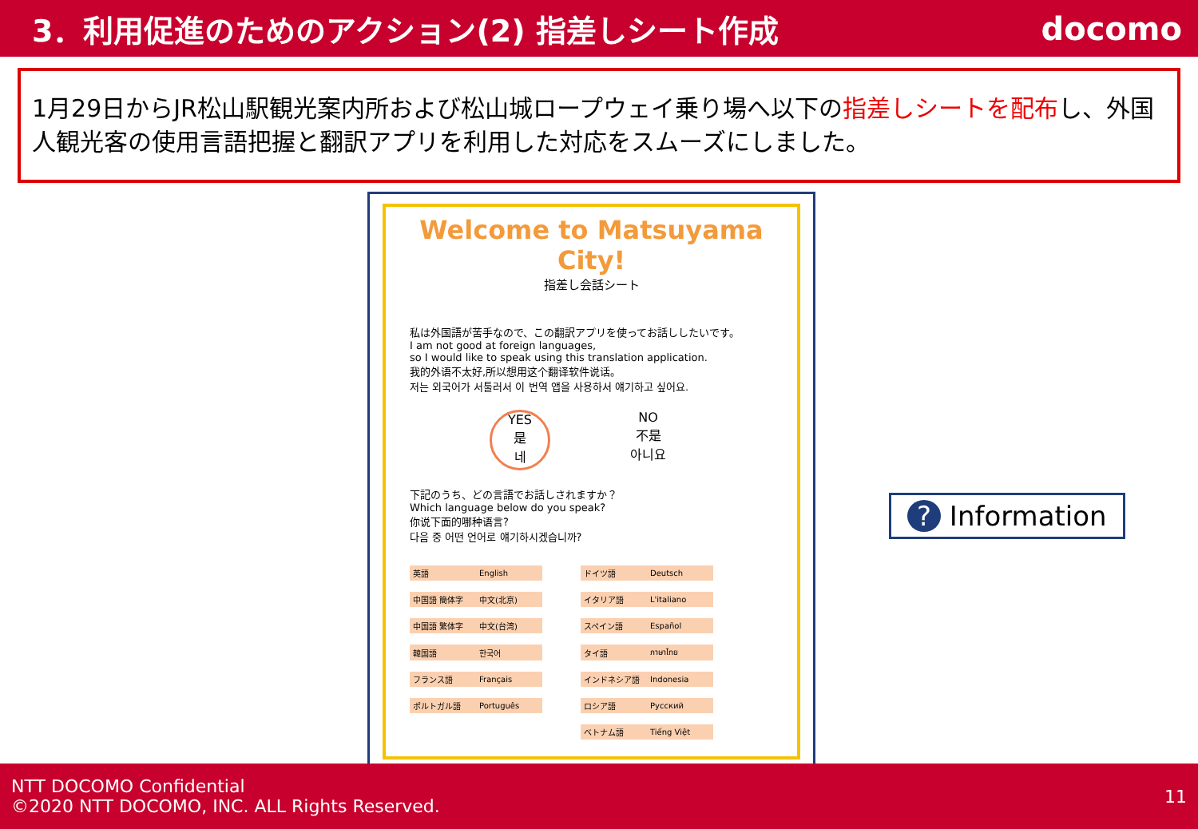3．利用促進のためのアクション(2) 指差しシート作成
docomo
1月29日からJR松山駅観光案内所および松山城ロープウェイ乗り場へ以下の指差しシートを配布し、外国人観光客の使用言語把握と翻訳アプリを利用した対応をスムーズにしました。
Welcome to Matsuyama City!
指差し会話シート
私は外国語が苦手なので、この翻訳アプリを使ってお話ししたいです。
I am not good at foreign languages,
so I would like to speak using this translation application.
我的外语不太好,所以想用这个翻译软件说话。
저는 외국어가 서툴러서 이 번역 앱을 사용하서 얘기하고 싶어요.
YES
是
네
NO
不是
아니요
下記のうち、どの言語でお話しされますか？
Which language below do you speak?
你说下面的哪种语言?
다음 중 어떤 언어로 얘기하시겠습니까?
| 英語 | English | | ドイツ語 | Deutsch |
| 中国語 簡体字 | 中文(北京) | | イタリア語 | L'italiano |
| 中国語 繁体字 | 中文(台湾) | | スペイン語 | Español |
| 韓国語 | 한국어 | | タイ語 | ภาษาไทย |
| フランス語 | Français | | インドネシア語 | Indonesia |
| ポルトガル語 | Português | | ロシア語 | Русский |
| | | | ベトナム語 | Tiếng Việt |
? Information
NTT DOCOMO Confidential
©2020 NTT DOCOMO, INC. ALL Rights Reserved.
11